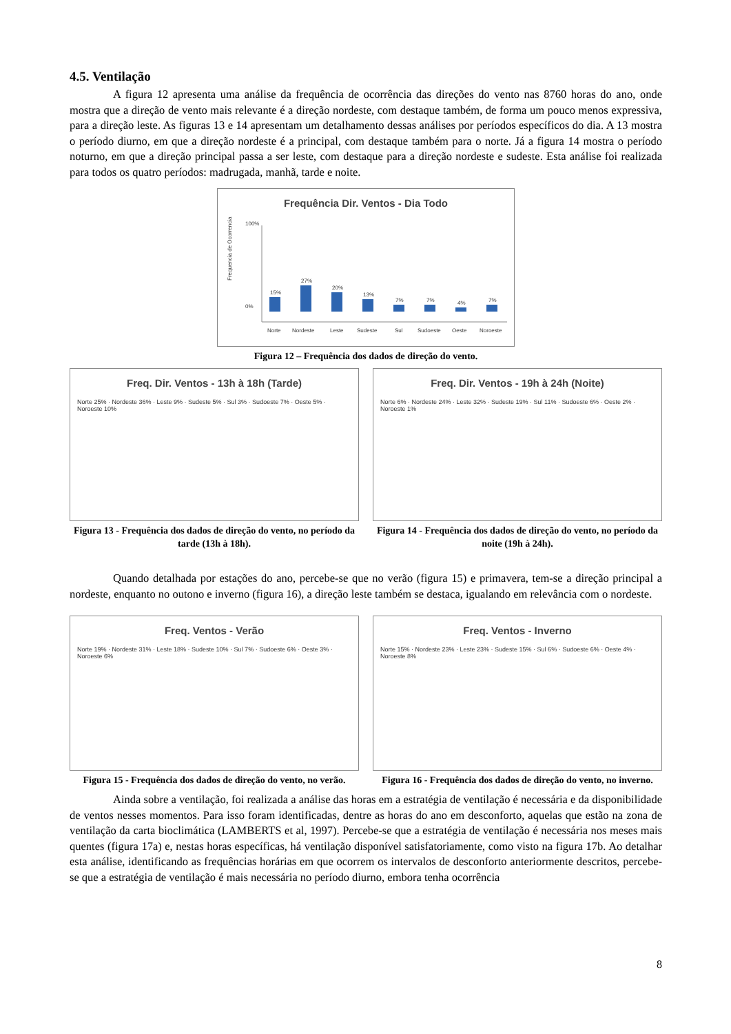4.5. Ventilação
A figura 12 apresenta uma análise da frequência de ocorrência das direções do vento nas 8760 horas do ano, onde mostra que a direção de vento mais relevante é a direção nordeste, com destaque também, de forma um pouco menos expressiva, para a direção leste. As figuras 13 e 14 apresentam um detalhamento dessas análises por períodos específicos do dia. A 13 mostra o período diurno, em que a direção nordeste é a principal, com destaque também para o norte. Já a figura 14 mostra o período noturno, em que a direção principal passa a ser leste, com destaque para a direção nordeste e sudeste. Esta análise foi realizada para todos os quatro períodos: madrugada, manhã, tarde e noite.
Frequência Dir. Ventos - Dia Todo
Frequencia de Ocorrencia
0%
100%
15%
27%
20%
13%
7%
7%
4%
7%
Norte
Nordeste
Leste
Sudeste
Sul
Sudoeste
Oeste
Noroeste
Figura 12 – Frequência dos dados de direção do vento.
Freq. Dir. Ventos - 13h à 18h (Tarde)
Norte 25% · Nordeste 36% · Leste 9% · Sudeste 5% · Sul 3% · Sudoeste 7% · Oeste 5% · Noroeste 10%
Figura 13 - Frequência dos dados de direção do vento, no período da tarde (13h à 18h).
Freq. Dir. Ventos - 19h à 24h (Noite)
Norte 6% · Nordeste 24% · Leste 32% · Sudeste 19% · Sul 11% · Sudoeste 6% · Oeste 2% · Noroeste 1%
Figura 14 - Frequência dos dados de direção do vento, no período da noite (19h à 24h).
Quando detalhada por estações do ano, percebe-se que no verão (figura 15) e primavera, tem-se a direção principal a nordeste, enquanto no outono e inverno (figura 16), a direção leste também se destaca, igualando em relevância com o nordeste.
Freq. Ventos - Verão
Norte 19% · Nordeste 31% · Leste 18% · Sudeste 10% · Sul 7% · Sudoeste 6% · Oeste 3% · Noroeste 6%
Figura 15 - Frequência dos dados de direção do vento, no verão.
Freq. Ventos - Inverno
Norte 15% · Nordeste 23% · Leste 23% · Sudeste 15% · Sul 6% · Sudoeste 6% · Oeste 4% · Noroeste 8%
Figura 16 - Frequência dos dados de direção do vento, no inverno.
Ainda sobre a ventilação, foi realizada a análise das horas em a estratégia de ventilação é necessária e da disponibilidade de ventos nesses momentos. Para isso foram identificadas, dentre as horas do ano em desconforto, aquelas que estão na zona de ventilação da carta bioclimática (LAMBERTS et al, 1997). Percebe-se que a estratégia de ventilação é necessária nos meses mais quentes (figura 17a) e, nestas horas específicas, há ventilação disponível satisfatoriamente, como visto na figura 17b. Ao detalhar esta análise, identificando as frequências horárias em que ocorrem os intervalos de desconforto anteriormente descritos, percebe-se que a estratégia de ventilação é mais necessária no período diurno, embora tenha ocorrência
8